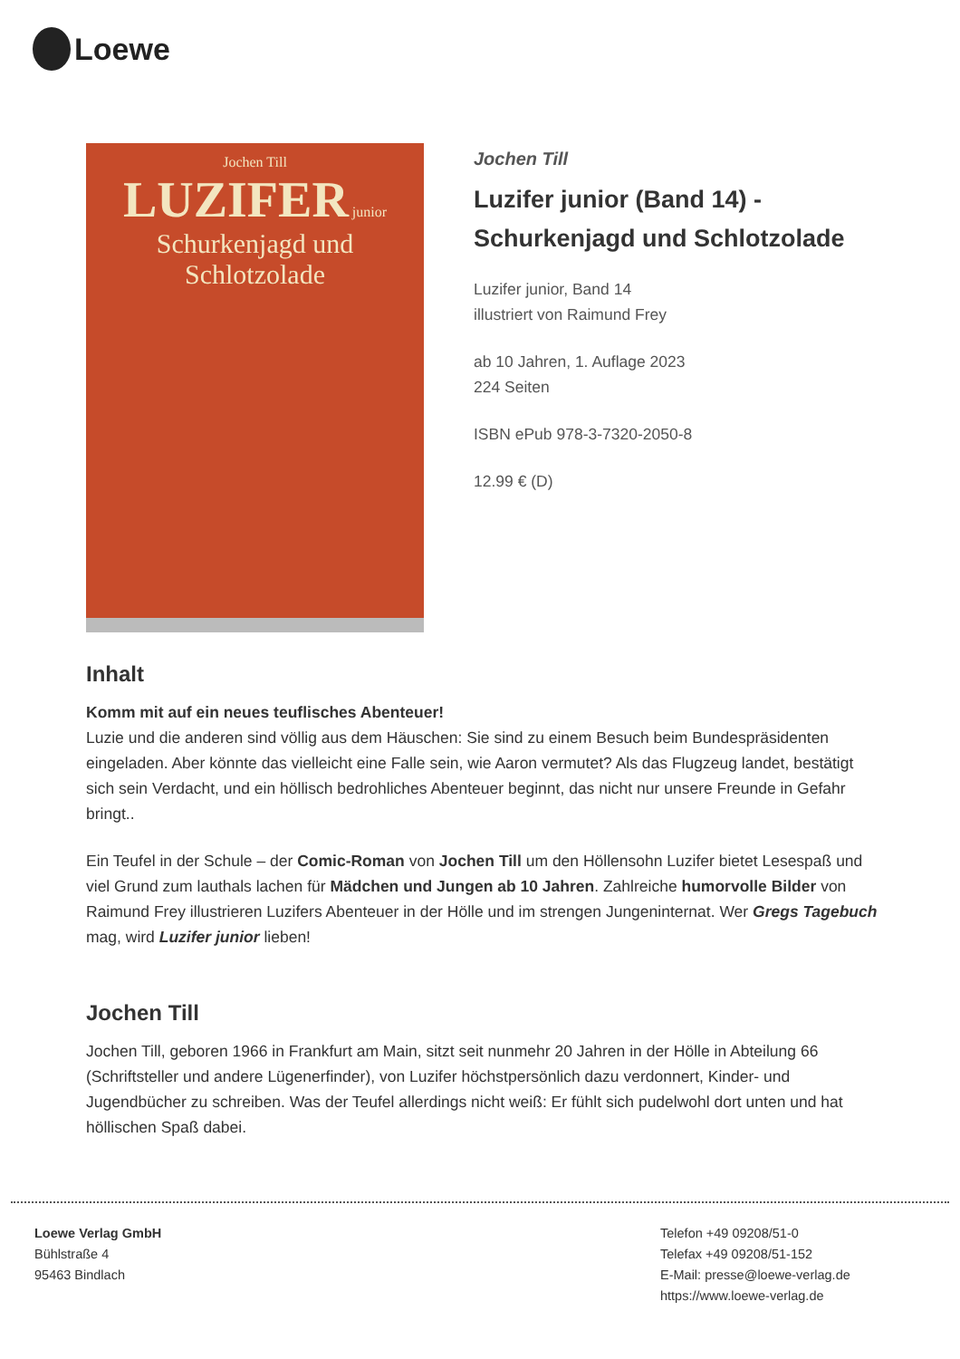Loewe
Jochen Till
LUZIFER junior
Schurkenjagd und Schlotzolade
Jochen Till
Luzifer junior (Band 14) - Schurkenjagd und Schlotzolade
Luzifer junior, Band 14
illustriert von Raimund Frey
ab 10 Jahren, 1. Auflage 2023
224 Seiten
ISBN ePub 978-3-7320-2050-8
12.99 € (D)
Inhalt
Komm mit auf ein neues teuflisches Abenteuer!
Luzie und die anderen sind völlig aus dem Häuschen: Sie sind zu einem Besuch beim Bundespräsidenten eingeladen. Aber könnte das vielleicht eine Falle sein, wie Aaron vermutet? Als das Flugzeug landet, bestätigt sich sein Verdacht, und ein höllisch bedrohliches Abenteuer beginnt, das nicht nur unsere Freunde in Gefahr bringt..
Ein Teufel in der Schule – der Comic-Roman von Jochen Till um den Höllensohn Luzifer bietet Lesespaß und viel Grund zum lauthals lachen für Mädchen und Jungen ab 10 Jahren. Zahlreiche humorvolle Bilder von Raimund Frey illustrieren Luzifers Abenteuer in der Hölle und im strengen Jungeninternat. Wer Gregs Tagebuch mag, wird Luzifer junior lieben!
Jochen Till
Jochen Till, geboren 1966 in Frankfurt am Main, sitzt seit nunmehr 20 Jahren in der Hölle in Abteilung 66 (Schriftsteller und andere Lügenerfinder), von Luzifer höchstpersönlich dazu verdonnert, Kinder- und Jugendbücher zu schreiben. Was der Teufel allerdings nicht weiß: Er fühlt sich pudelwohl dort unten und hat höllischen Spaß dabei.
Loewe Verlag GmbH
Bühlstraße 4
95463 Bindlach
Telefon +49 09208/51-0
Telefax +49 09208/51-152
E-Mail: presse@loewe-verlag.de
https://www.loewe-verlag.de